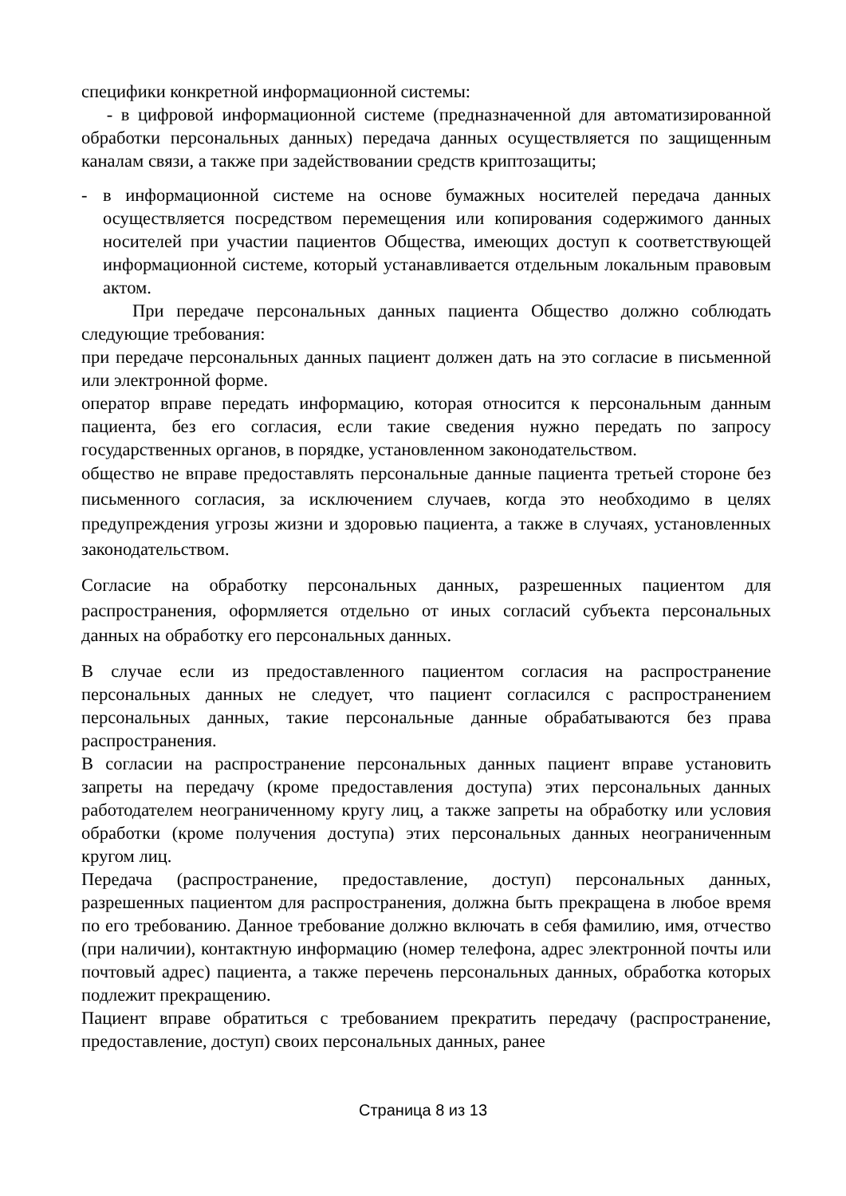специфики конкретной информационной системы:
- в цифровой информационной системе (предназначенной для автоматизированной обработки персональных данных) передача данных осуществляется по защищенным каналам связи, а также при задействовании средств криптозащиты;
- в информационной системе на основе бумажных носителей передача данных осуществляется посредством перемещения или копирования содержимого данных носителей при участии пациентов Общества, имеющих доступ к соответствующей информационной системе, который устанавливается отдельным локальным правовым актом.
При передаче персональных данных пациента Общество должно соблюдать следующие требования:
при передаче персональных данных пациент должен дать на это согласие в письменной или электронной форме.
оператор вправе передать информацию, которая относится к персональным данным пациента, без его согласия, если такие сведения нужно передать по запросу государственных органов, в порядке, установленном законодательством.
общество не вправе предоставлять персональные данные пациента третьей стороне без письменного согласия, за исключением случаев, когда это необходимо в целях предупреждения угрозы жизни и здоровью пациента, а также в случаях, установленных законодательством.
Согласие на обработку персональных данных, разрешенных пациентом для распространения, оформляется отдельно от иных согласий субъекта персональных данных на обработку его персональных данных.
В случае если из предоставленного пациентом согласия на распространение персональных данных не следует, что пациент согласился с распространением персональных данных, такие персональные данные обрабатываются без права распространения.
В согласии на распространение персональных данных пациент вправе установить запреты на передачу (кроме предоставления доступа) этих персональных данных работодателем неограниченному кругу лиц, а также запреты на обработку или условия обработки (кроме получения доступа) этих персональных данных неограниченным кругом лиц.
Передача (распространение, предоставление, доступ) персональных данных, разрешенных пациентом для распространения, должна быть прекращена в любое время по его требованию. Данное требование должно включать в себя фамилию, имя, отчество (при наличии), контактную информацию (номер телефона, адрес электронной почты или почтовый адрес) пациента, а также перечень персональных данных, обработка которых подлежит прекращению.
Пациент вправе обратиться с требованием прекратить передачу (распространение, предоставление, доступ) своих персональных данных, ранее
Страница 8 из 13